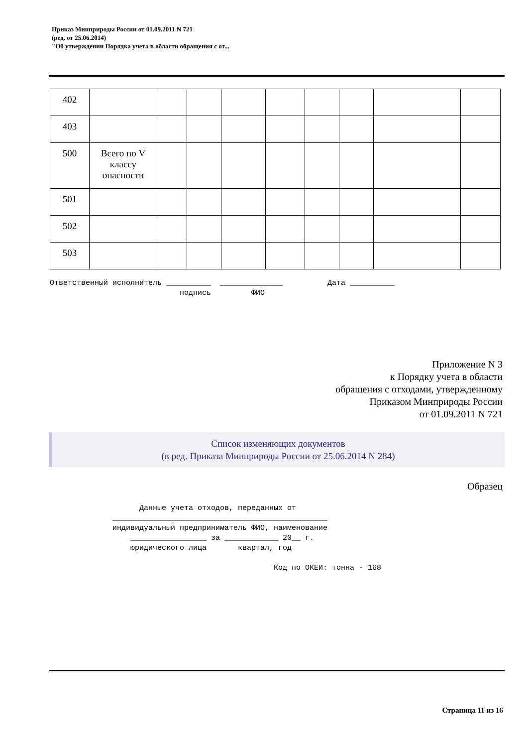Приказ Минприроды России от 01.09.2011 N 721
(ред. от 25.06.2014)
"Об утверждении Порядка учета в области обращения с от...
| 402 | | | | | | | | | |
| 403 | | | | | | | | | |
| 500 | Всего по V классу опасности | | | | | | | | |
| 501 | | | | | | | | | |
| 502 | | | | | | | | | |
| 503 | | | | | | | | | |
Ответственный исполнитель __________ ______________ Дата __________ подпись ФИО
Приложение N 3
к Порядку учета в области
обращения с отходами, утвержденному
Приказом Минприроды России
от 01.09.2011 N 721
Список изменяющих документов
(в ред. Приказа Минприроды России от 25.06.2014 N 284)
Образец
Данные учета отходов, переданных от ________________________________________________ индивидуальный предприниматель ФИО, наименование _________________ за ____________ 20__ г. юридического лица квартал, год Код по ОКЕИ: тонна - 168
Страница 11 из 16